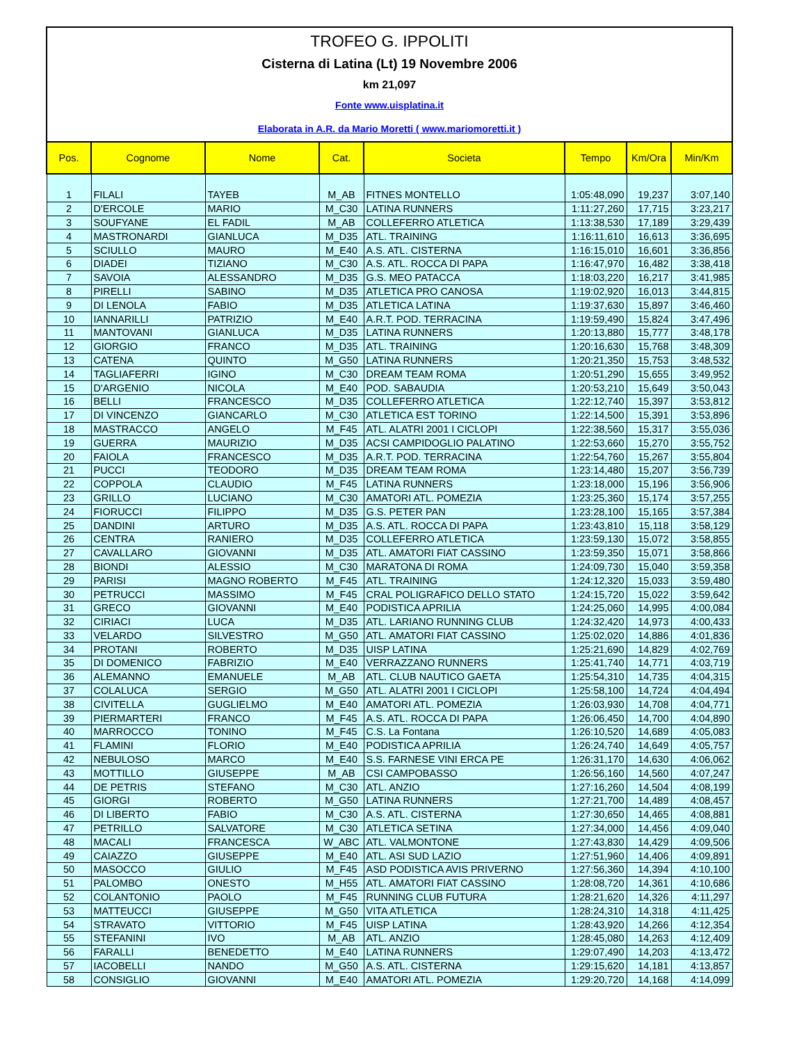TROFEO G. IPPOLITI
Cisterna di Latina (Lt) 19 Novembre 2006
km 21,097
Fonte www.uisplatina.it
Elaborata in A.R. da Mario Moretti ( www.mariomoretti.it )
| Pos. | Cognome | Nome | Cat. | Societa | Tempo | Km/Ora | Min/Km |
| --- | --- | --- | --- | --- | --- | --- | --- |
| 1 | FILALI | TAYEB | M_AB | FITNES MONTELLO | 1:05:48,090 | 19,237 | 3:07,140 |
| 2 | D'ERCOLE | MARIO | M_C30 | LATINA RUNNERS | 1:11:27,260 | 17,715 | 3:23,217 |
| 3 | SOUFYANE | EL FADIL | M_AB | COLLEFERRO ATLETICA | 1:13:38,530 | 17,189 | 3:29,439 |
| 4 | MASTRONARDI | GIANLUCA | M_D35 | ATL. TRAINING | 1:16:11,610 | 16,613 | 3:36,695 |
| 5 | SCIULLO | MAURO | M_E40 | A.S. ATL. CISTERNA | 1:16:15,010 | 16,601 | 3:36,856 |
| 6 | DIADEI | TIZIANO | M_C30 | A.S. ATL. ROCCA DI PAPA | 1:16:47,970 | 16,482 | 3:38,418 |
| 7 | SAVOIA | ALESSANDRO | M_D35 | G.S. MEO PATACCA | 1:18:03,220 | 16,217 | 3:41,985 |
| 8 | PIRELLI | SABINO | M_D35 | ATLETICA PRO CANOSA | 1:19:02,920 | 16,013 | 3:44,815 |
| 9 | DI LENOLA | FABIO | M_D35 | ATLETICA LATINA | 1:19:37,630 | 15,897 | 3:46,460 |
| 10 | IANNARILLI | PATRIZIO | M_E40 | A.R.T. POD. TERRACINA | 1:19:59,490 | 15,824 | 3:47,496 |
| 11 | MANTOVANI | GIANLUCA | M_D35 | LATINA RUNNERS | 1:20:13,880 | 15,777 | 3:48,178 |
| 12 | GIORGIO | FRANCO | M_D35 | ATL. TRAINING | 1:20:16,630 | 15,768 | 3:48,309 |
| 13 | CATENA | QUINTO | M_G50 | LATINA RUNNERS | 1:20:21,350 | 15,753 | 3:48,532 |
| 14 | TAGLIAFERRI | IGINO | M_C30 | DREAM TEAM ROMA | 1:20:51,290 | 15,655 | 3:49,952 |
| 15 | D'ARGENIO | NICOLA | M_E40 | POD. SABAUDIA | 1:20:53,210 | 15,649 | 3:50,043 |
| 16 | BELLI | FRANCESCO | M_D35 | COLLEFERRO ATLETICA | 1:22:12,740 | 15,397 | 3:53,812 |
| 17 | DI VINCENZO | GIANCARLO | M_C30 | ATLETICA EST TORINO | 1:22:14,500 | 15,391 | 3:53,896 |
| 18 | MASTRACCO | ANGELO | M_F45 | ATL. ALATRI 2001 I CICLOPI | 1:22:38,560 | 15,317 | 3:55,036 |
| 19 | GUERRA | MAURIZIO | M_D35 | ACSI CAMPIDOGLIO PALATINO | 1:22:53,660 | 15,270 | 3:55,752 |
| 20 | FAIOLA | FRANCESCO | M_D35 | A.R.T. POD. TERRACINA | 1:22:54,760 | 15,267 | 3:55,804 |
| 21 | PUCCI | TEODORO | M_D35 | DREAM TEAM ROMA | 1:23:14,480 | 15,207 | 3:56,739 |
| 22 | COPPOLA | CLAUDIO | M_F45 | LATINA RUNNERS | 1:23:18,000 | 15,196 | 3:56,906 |
| 23 | GRILLO | LUCIANO | M_C30 | AMATORI ATL. POMEZIA | 1:23:25,360 | 15,174 | 3:57,255 |
| 24 | FIORUCCI | FILIPPO | M_D35 | G.S. PETER PAN | 1:23:28,100 | 15,165 | 3:57,384 |
| 25 | DANDINI | ARTURO | M_D35 | A.S. ATL. ROCCA DI PAPA | 1:23:43,810 | 15,118 | 3:58,129 |
| 26 | CENTRA | RANIERO | M_D35 | COLLEFERRO ATLETICA | 1:23:59,130 | 15,072 | 3:58,855 |
| 27 | CAVALLARO | GIOVANNI | M_D35 | ATL. AMATORI FIAT CASSINO | 1:23:59,350 | 15,071 | 3:58,866 |
| 28 | BIONDI | ALESSIO | M_C30 | MARATONA DI ROMA | 1:24:09,730 | 15,040 | 3:59,358 |
| 29 | PARISI | MAGNO ROBERTO | M_F45 | ATL. TRAINING | 1:24:12,320 | 15,033 | 3:59,480 |
| 30 | PETRUCCI | MASSIMO | M_F45 | CRAL POLIGRAFICO DELLO STATO | 1:24:15,720 | 15,022 | 3:59,642 |
| 31 | GRECO | GIOVANNI | M_E40 | PODISTICA APRILIA | 1:24:25,060 | 14,995 | 4:00,084 |
| 32 | CIRIACI | LUCA | M_D35 | ATL. LARIANO RUNNING CLUB | 1:24:32,420 | 14,973 | 4:00,433 |
| 33 | VELARDO | SILVESTRO | M_G50 | ATL. AMATORI FIAT CASSINO | 1:25:02,020 | 14,886 | 4:01,836 |
| 34 | PROTANI | ROBERTO | M_D35 | UISP LATINA | 1:25:21,690 | 14,829 | 4:02,769 |
| 35 | DI DOMENICO | FABRIZIO | M_E40 | VERRAZZANO RUNNERS | 1:25:41,740 | 14,771 | 4:03,719 |
| 36 | ALEMANNO | EMANUELE | M_AB | ATL. CLUB NAUTICO GAETA | 1:25:54,310 | 14,735 | 4:04,315 |
| 37 | COLALUCA | SERGIO | M_G50 | ATL. ALATRI 2001 I CICLOPI | 1:25:58,100 | 14,724 | 4:04,494 |
| 38 | CIVITELLA | GUGLIELMO | M_E40 | AMATORI ATL. POMEZIA | 1:26:03,930 | 14,708 | 4:04,771 |
| 39 | PIERMARTERI | FRANCO | M_F45 | A.S. ATL. ROCCA DI PAPA | 1:26:06,450 | 14,700 | 4:04,890 |
| 40 | MARROCCO | TONINO | M_F45 | C.S. La Fontana | 1:26:10,520 | 14,689 | 4:05,083 |
| 41 | FLAMINI | FLORIO | M_E40 | PODISTICA APRILIA | 1:26:24,740 | 14,649 | 4:05,757 |
| 42 | NEBULOSO | MARCO | M_E40 | S.S. FARNESE VINI ERCA PE | 1:26:31,170 | 14,630 | 4:06,062 |
| 43 | MOTTILLO | GIUSEPPE | M_AB | CSI CAMPOBASSO | 1:26:56,160 | 14,560 | 4:07,247 |
| 44 | DE PETRIS | STEFANO | M_C30 | ATL. ANZIO | 1:27:16,260 | 14,504 | 4:08,199 |
| 45 | GIORGI | ROBERTO | M_G50 | LATINA RUNNERS | 1:27:21,700 | 14,489 | 4:08,457 |
| 46 | DI LIBERTO | FABIO | M_C30 | A.S. ATL. CISTERNA | 1:27:30,650 | 14,465 | 4:08,881 |
| 47 | PETRILLO | SALVATORE | M_C30 | ATLETICA SETINA | 1:27:34,000 | 14,456 | 4:09,040 |
| 48 | MACALI | FRANCESCA | W_ABC | ATL. VALMONTONE | 1:27:43,830 | 14,429 | 4:09,506 |
| 49 | CAIAZZO | GIUSEPPE | M_E40 | ATL. ASI SUD LAZIO | 1:27:51,960 | 14,406 | 4:09,891 |
| 50 | MASOCCO | GIULIO | M_F45 | ASD PODISTICA AVIS PRIVERNO | 1:27:56,360 | 14,394 | 4:10,100 |
| 51 | PALOMBO | ONESTO | M_H55 | ATL. AMATORI FIAT CASSINO | 1:28:08,720 | 14,361 | 4:10,686 |
| 52 | COLANTONIO | PAOLO | M_F45 | RUNNING CLUB FUTURA | 1:28:21,620 | 14,326 | 4:11,297 |
| 53 | MATTEUCCI | GIUSEPPE | M_G50 | VITA ATLETICA | 1:28:24,310 | 14,318 | 4:11,425 |
| 54 | STRAVATO | VITTORIO | M_F45 | UISP LATINA | 1:28:43,920 | 14,266 | 4:12,354 |
| 55 | STEFANINI | IVO | M_AB | ATL. ANZIO | 1:28:45,080 | 14,263 | 4:12,409 |
| 56 | FARALLI | BENEDETTO | M_E40 | LATINA RUNNERS | 1:29:07,490 | 14,203 | 4:13,472 |
| 57 | IACOBELLI | NANDO | M_G50 | A.S. ATL. CISTERNA | 1:29:15,620 | 14,181 | 4:13,857 |
| 58 | CONSIGLIO | GIOVANNI | M_E40 | AMATORI ATL. POMEZIA | 1:29:20,720 | 14,168 | 4:14,099 |